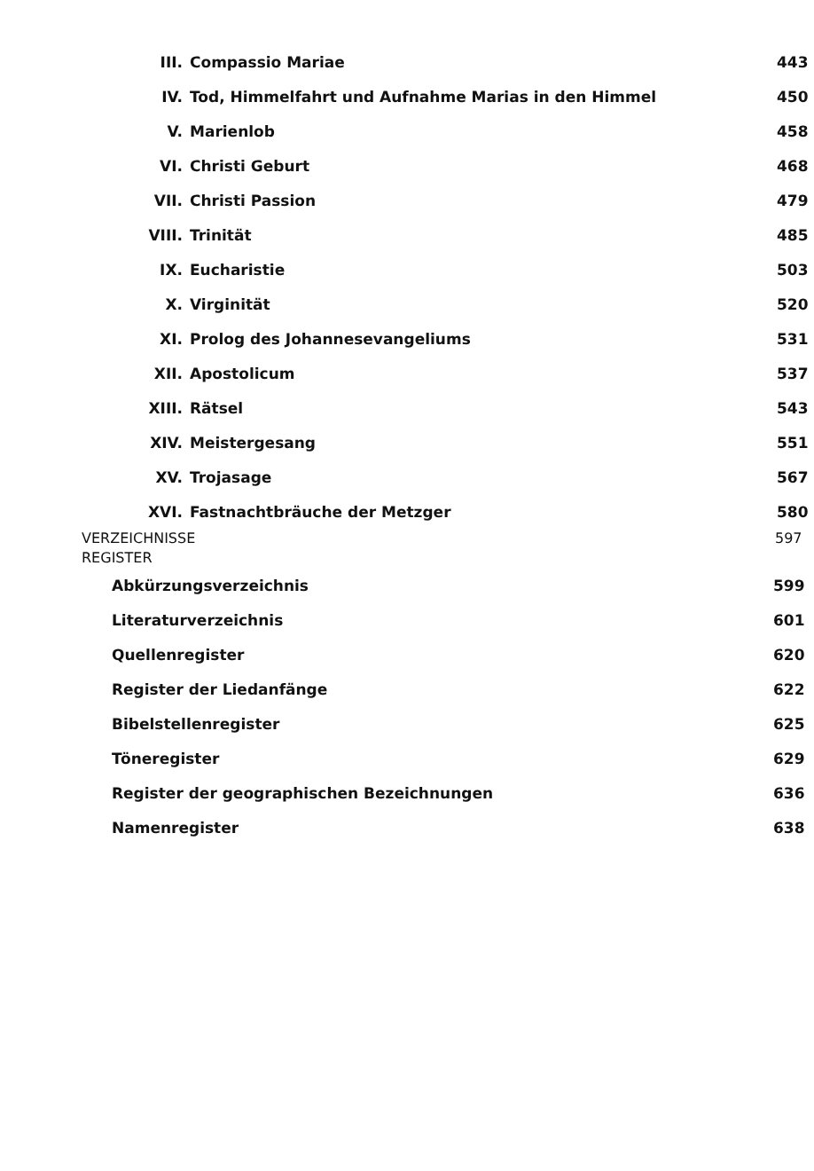III. Compassio Mariae 443
IV. Tod, Himmelfahrt und Aufnahme Marias in den Himmel 450
V. Marienlob 458
VI. Christi Geburt 468
VII. Christi Passion 479
VIII. Trinität 485
IX. Eucharistie 503
X. Virginität 520
XI. Prolog des Johannesevangeliums 531
XII. Apostolicum 537
XIII. Rätsel 543
XIV. Meistergesang 551
XV. Trojasage 567
XVI. Fastnachtbräuche der Metzger 580
VERZEICHNISSE
REGISTER
597
Abkürzungsverzeichnis 599
Literaturverzeichnis 601
Quellenregister 620
Register der Liedanfänge 622
Bibelstellenregister 625
Töneregister 629
Register der geographischen Bezeichnungen 636
Namenregister 638